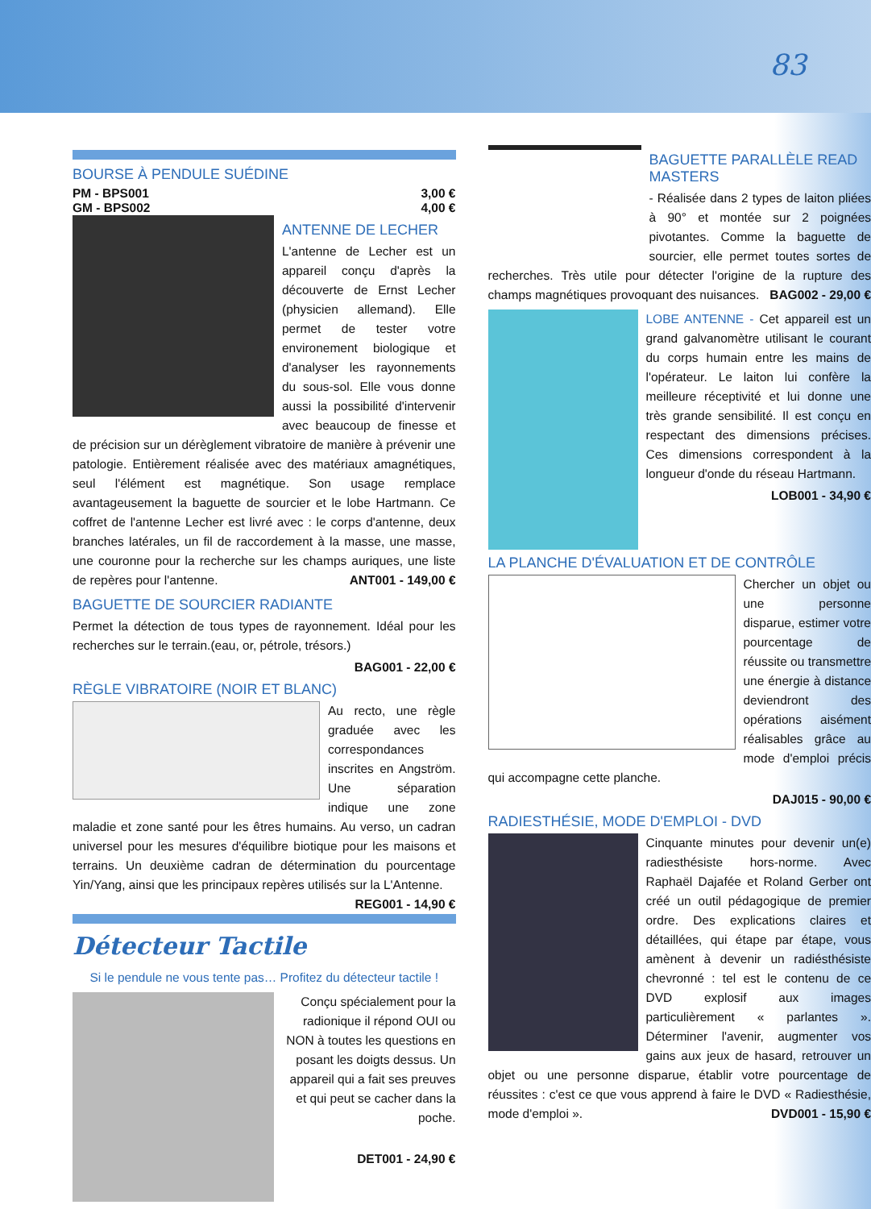83
BOURSE À PENDULE SUÉDINE
PM - BPS001 3,00 €
GM - BPS002 4,00 €
ANTENNE DE LECHER
L'antenne de Lecher est un appareil conçu d'après la découverte de Ernst Lecher (physicien allemand). Elle permet de tester votre environement biologique et d'analyser les rayonnements du sous-sol. Elle vous donne aussi la possibilité d'intervenir avec beaucoup de finesse et de précision sur un dérèglement vibratoire de manière à prévenir une patologie. Entièrement réalisée avec des matériaux amagnétiques, seul l'élément est magnétique. Son usage remplace avantageusement la baguette de sourcier et le lobe Hartmann. Ce coffret de l'antenne Lecher est livré avec : le corps d'antenne, deux branches latérales, un fil de raccordement à la masse, une masse, une couronne pour la recherche sur les champs auriques, une liste de repères pour l'antenne. ANT001 - 149,00 €
BAGUETTE DE SOURCIER RADIANTE
Permet la détection de tous types de rayonnement. Idéal pour les recherches sur le terrain.(eau, or, pétrole, trésors.)
BAG001 - 22,00 €
RÈGLE VIBRATOIRE (NOIR ET BLANC)
Au recto, une règle graduée avec les correspondances inscrites en Angström. Une séparation indique une zone maladie et zone santé pour les êtres humains. Au verso, un cadran universel pour les mesures d'équilibre biotique pour les maisons et terrains. Un deuxième cadran de détermination du pourcentage Yin/Yang, ainsi que les principaux repères utilisés sur la L'Antenne. REG001 - 14,90 €
Détecteur Tactile
Si le pendule ne vous tente pas… Profitez du détecteur tactile !
Conçu spécialement pour la radionique il répond OUI ou NON à toutes les questions en posant les doigts dessus. Un appareil qui a fait ses preuves et qui peut se cacher dans la poche.
DET001 - 24,90 €
BAGUETTE PARALLÈLE READ MASTERS
- Réalisée dans 2 types de laiton pliées à 90° et montée sur 2 poignées pivotantes. Comme la baguette de sourcier, elle permet toutes sortes de recherches. Très utile pour détecter l'origine de la rupture des champs magnétiques provoquant des nuisances. BAG002 - 29,00 €
LOBE ANTENNE - Cet appareil est un grand galvanomètre utilisant le courant du corps humain entre les mains de l'opérateur. Le laiton lui confère la meilleure réceptivité et lui donne une très grande sensibilité. Il est conçu en respectant des dimensions précises. Ces dimensions correspondent à la longueur d'onde du réseau Hartmann.
LOB001 - 34,90 €
LA PLANCHE D'ÉVALUATION ET DE CONTRÔLE
Chercher un objet ou une personne disparue, estimer votre pourcentage de réussite ou transmettre une énergie à distance deviendront des opérations aisément réalisables grâce au mode d'emploi précis qui accompagne cette planche.
DAJ015 - 90,00 €
RADIESTHÉSIE, MODE D'EMPLOI - DVD
Cinquante minutes pour devenir un(e) radiesthésiste hors-norme. Avec Raphaël Dajafée et Roland Gerber ont créé un outil pédagogique de premier ordre. Des explications claires et détaillées, qui étape par étape, vous amènent à devenir un radiésthésiste chevronné : tel est le contenu de ce DVD explosif aux images particulièrement « parlantes ». Déterminer l'avenir, augmenter vos gains aux jeux de hasard, retrouver un objet ou une personne disparue, établir votre pourcentage de réussites : c'est ce que vous apprend à faire le DVD « Radiesthésie, mode d'emploi ». DVD001 - 15,90 €